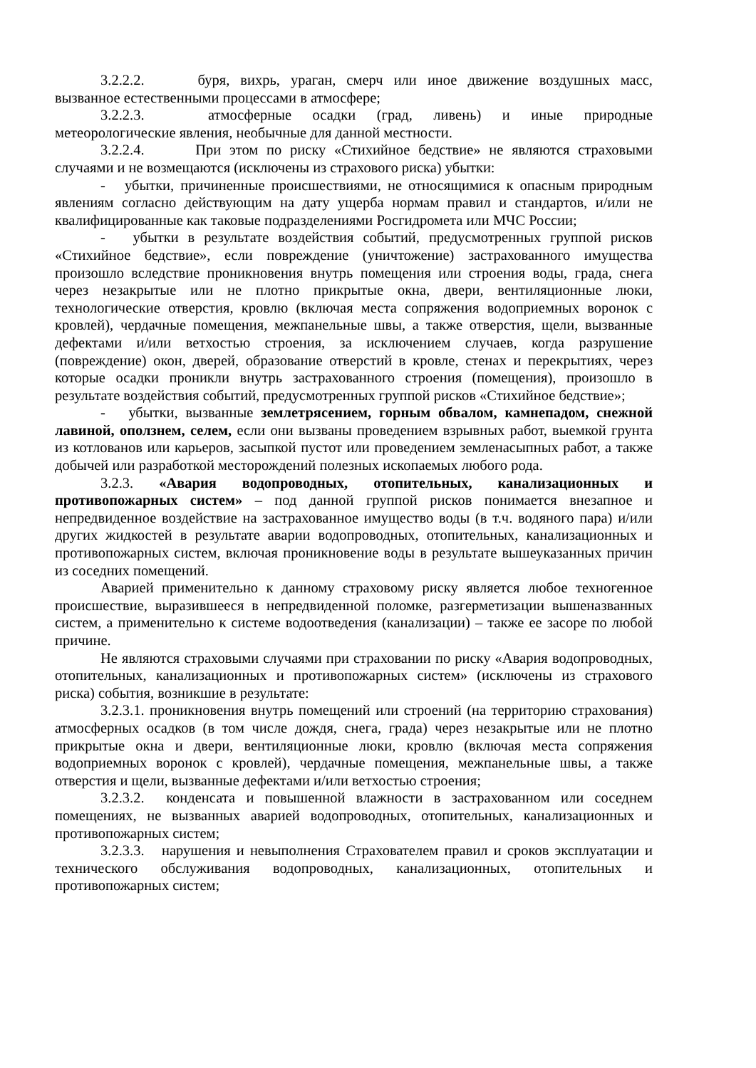3.2.2.2. буря, вихрь, ураган, смерч или иное движение воздушных масс, вызванное естественными процессами в атмосфере;
3.2.2.3. атмосферные осадки (град, ливень) и иные природные метеорологические явления, необычные для данной местности.
3.2.2.4. При этом по риску «Стихийное бедствие» не являются страховыми случаями и не возмещаются (исключены из страхового риска) убытки:
- убытки, причиненные происшествиями, не относящимися к опасным природным явлениям согласно действующим на дату ущерба нормам правил и стандартов, и/или не квалифицированные как таковые подразделениями Росгидромета или МЧС России;
- убытки в результате воздействия событий, предусмотренных группой рисков «Стихийное бедствие», если повреждение (уничтожение) застрахованного имущества произошло вследствие проникновения внутрь помещения или строения воды, града, снега через незакрытые или не плотно прикрытые окна, двери, вентиляционные люки, технологические отверстия, кровлю (включая места сопряжения водоприемных воронок с кровлей), чердачные помещения, межпанельные швы, а также отверстия, щели, вызванные дефектами и/или ветхостью строения, за исключением случаев, когда разрушение (повреждение) окон, дверей, образование отверстий в кровле, стенах и перекрытиях, через которые осадки проникли внутрь застрахованного строения (помещения), произошло в результате воздействия событий, предусмотренных группой рисков «Стихийное бедствие»;
- убытки, вызванные землетрясением, горным обвалом, камнепадом, снежной лавиной, оползнем, селем, если они вызваны проведением взрывных работ, выемкой грунта из котлованов или карьеров, засыпкой пустот или проведением земленасыпных работ, а также добычей или разработкой месторождений полезных ископаемых любого рода.
3.2.3. «Авария водопроводных, отопительных, канализационных и противопожарных систем» – под данной группой рисков понимается внезапное и непредвиденное воздействие на застрахованное имущество воды (в т.ч. водяного пара) и/или других жидкостей в результате аварии водопроводных, отопительных, канализационных и противопожарных систем, включая проникновение воды в результате вышеуказанных причин из соседних помещений.
Аварией применительно к данному страховому риску является любое техногенное происшествие, выразившееся в непредвиденной поломке, разгерметизации вышеназванных систем, а применительно к системе водоотведения (канализации) – также ее засоре по любой причине.
Не являются страховыми случаями при страховании по риску «Авария водопроводных, отопительных, канализационных и противопожарных систем» (исключены из страхового риска) события, возникшие в результате:
3.2.3.1. проникновения внутрь помещений или строений (на территорию страхования) атмосферных осадков (в том числе дождя, снега, града) через незакрытые или не плотно прикрытые окна и двери, вентиляционные люки, кровлю (включая места сопряжения водоприемных воронок с кровлей), чердачные помещения, межпанельные швы, а также отверстия и щели, вызванные дефектами и/или ветхостью строения;
3.2.3.2. конденсата и повышенной влажности в застрахованном или соседнем помещениях, не вызванных аварией водопроводных, отопительных, канализационных и противопожарных систем;
3.2.3.3. нарушения и невыполнения Страхователем правил и сроков эксплуатации и технического обслуживания водопроводных, канализационных, отопительных и противопожарных систем;